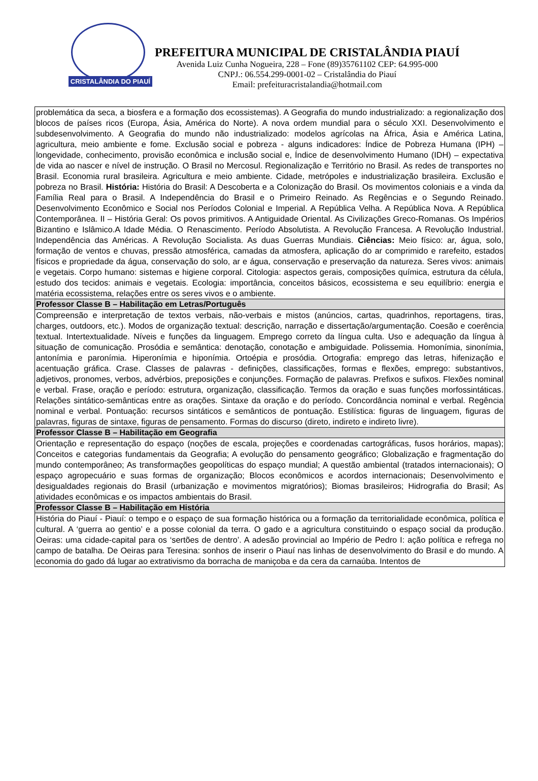CRISTALÂNDIA DO PIAUÍ
PREFEITURA MUNICIPAL DE CRISTALÂNDIA PIAUÍ
Avenida Luiz Cunha Nogueira, 228 – Fone (89)35761102 CEP: 64.995-000
CNPJ.: 06.554.299-0001-02 – Cristalândia do Piauí
Email: prefeituracristalandia@hotmail.com
| problemática da seca, a biosfera e a formação dos ecossistemas). A Geografia do mundo industrializado: a regionalização dos blocos de países ricos (Europa, Ásia, América do Norte). A nova ordem mundial para o século XXI. Desenvolvimento e subdesenvolvimento. A Geografia do mundo não industrializado: modelos agrícolas na África, Ásia e América Latina, agricultura, meio ambiente e fome. Exclusão social e pobreza - alguns indicadores: Índice de Pobreza Humana (IPH) – longevidade, conhecimento, provisão econômica e inclusão social e, Índice de desenvolvimento Humano (IDH) – expectativa de vida ao nascer e nível de instrução. O Brasil no Mercosul. Regionalização e Território no Brasil. As redes de transportes no Brasil. Economia rural brasileira. Agricultura e meio ambiente. Cidade, metrópoles e industrialização brasileira. Exclusão e pobreza no Brasil. História: História do Brasil: A Descoberta e a Colonização do Brasil. Os movimentos coloniais e a vinda da Família Real para o Brasil. A Independência do Brasil e o Primeiro Reinado. As Regências e o Segundo Reinado. Desenvolvimento Econômico e Social nos Períodos Colonial e Imperial. A República Velha. A República Nova. A República Contemporânea. II – História Geral: Os povos primitivos. A Antiguidade Oriental. As Civilizações Greco-Romanas. Os Impérios Bizantino e Islâmico.A Idade Média. O Renascimento. Período Absolutista. A Revolução Francesa. A Revolução Industrial. Independência das Américas. A Revolução Socialista. As duas Guerras Mundiais. Ciências: Meio físico: ar, água, solo, formação de ventos e chuvas, pressão atmosférica, camadas da atmosfera, aplicação do ar comprimido e rarefeito, estados físicos e propriedade da água, conservação do solo, ar e água, conservação e preservação da natureza. Seres vivos: animais e vegetais. Corpo humano: sistemas e higiene corporal. Citologia: aspectos gerais, composições química, estrutura da célula, estudo dos tecidos: animais e vegetais. Ecologia: importância, conceitos básicos, ecossistema e seu equilíbrio: energia e matéria ecossistema, relações entre os seres vivos e o ambiente. |
| Professor Classe B – Habilitação em Letras/Português |
| Compreensão e interpretação de textos verbais, não-verbais e mistos (anúncios, cartas, quadrinhos, reportagens, tiras, charges, outdoors, etc.). Modos de organização textual: descrição, narração e dissertação/argumentação. Coesão e coerência textual. Intertextualidade. Níveis e funções da linguagem. Emprego correto da língua culta. Uso e adequação da língua à situação de comunicação. Prosódia e semântica: denotação, conotação e ambiguidade. Polissemia. Homonímia, sinonímia, antonímia e paronímia. Hiperonímia e hiponímia. Ortoépia e prosódia. Ortografia: emprego das letras, hifenização e acentuação gráfica. Crase. Classes de palavras - definições, classificações, formas e flexões, emprego: substantivos, adjetivos, pronomes, verbos, advérbios, preposições e conjunções. Formação de palavras. Prefixos e sufixos. Flexões nominal e verbal. Frase, oração e período: estrutura, organização, classificação. Termos da oração e suas funções morfossintáticas. Relações sintático-semânticas entre as orações. Sintaxe da oração e do período. Concordância nominal e verbal. Regência nominal e verbal. Pontuação: recursos sintáticos e semânticos de pontuação. Estilística: figuras de linguagem, figuras de palavras, figuras de sintaxe, figuras de pensamento. Formas do discurso (direto, indireto e indireto livre). |
| Professor Classe B – Habilitação em Geografia |
| Orientação e representação do espaço (noções de escala, projeções e coordenadas cartográficas, fusos horários, mapas); Conceitos e categorias fundamentais da Geografia; A evolução do pensamento geográfico; Globalização e fragmentação do mundo contemporâneo; As transformações geopolíticas do espaço mundial; A questão ambiental (tratados internacionais); O espaço agropecuário e suas formas de organização; Blocos econômicos e acordos internacionais; Desenvolvimento e desigualdades regionais do Brasil (urbanização e movimentos migratórios); Biomas brasileiros; Hidrografia do Brasil; As atividades econômicas e os impactos ambientais do Brasil. |
| Professor Classe B – Habilitação em História |
| História do Piauí - Piauí: o tempo e o espaço de sua formação histórica ou a formação da territorialidade econômica, política e cultural. A ‘guerra ao gentio’ e a posse colonial da terra. O gado e a agricultura constituindo o espaço social da produção. Oeiras: uma cidade-capital para os ‘sertões de dentro’. A adesão provincial ao Império de Pedro I: ação política e refrega no campo de batalha. De Oeiras para Teresina: sonhos de inserir o Piauí nas linhas de desenvolvimento do Brasil e do mundo. A economia do gado dá lugar ao extrativismo da borracha de maniçoba e da cera da carnaúba. Intentos de |